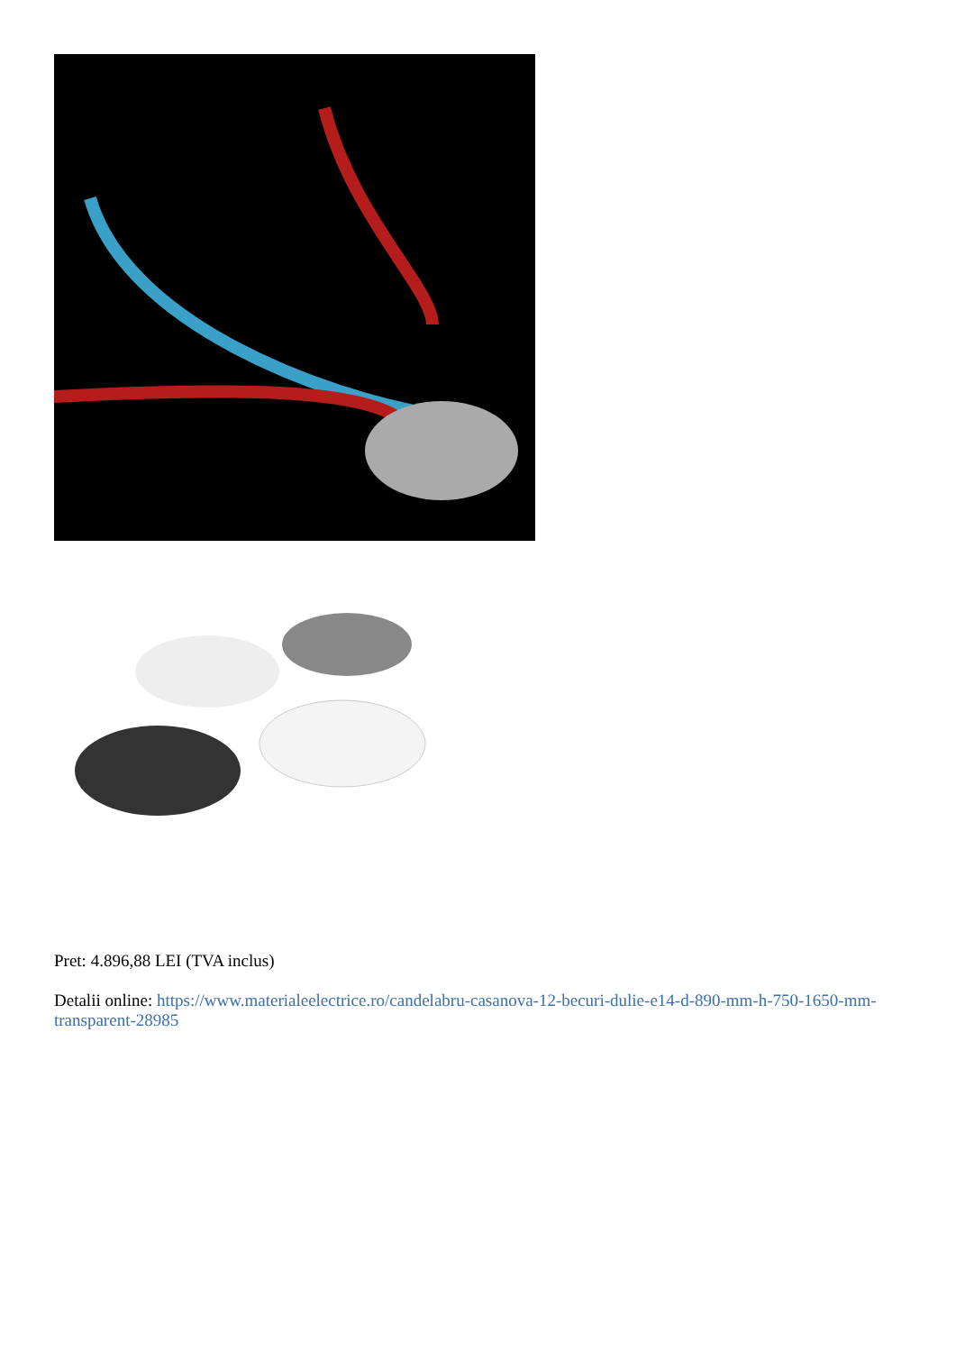Pret: 4.896,88 LEI (TVA inclus)
Detalii online: https://www.materialeelectrice.ro/candelabru-casanova-12-becuri-dulie-e14-d-890-mm-h-750-1650-mm-transparent-28985